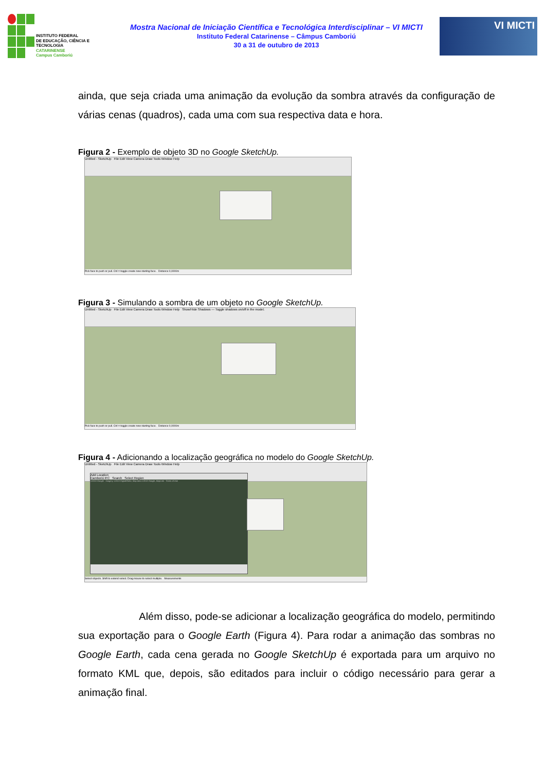INSTITUTO FEDERAL
DE EDUCAÇÃO, CIÊNCIA E TECNOLOGIA
CATARINENSE
Campus Camboriú
Mostra Nacional de Iniciação Científica e Tecnológica Interdisciplinar – VI MICTI
Instituto Federal Catarinense – Câmpus Camboriú
30 a 31 de outubro de 2013
VI MICTI
ainda, que seja criada uma animação da evolução da sombra através da configuração de várias cenas (quadros), cada uma com sua respectiva data e hora.
Figura 2 - Exemplo de objeto 3D no Google SketchUp.
Untitled - SketchUp File Edit View Camera Draw Tools Window Help
Pick face to push or pull. Ctrl = toggle create new starting face. Distance 0,0000m
Figura 3 - Simulando a sombra de um objeto no Google SketchUp.
Untitled - SketchUp File Edit View Camera Draw Tools Window Help Show/Hide Shadows — Toggle shadows on/off in the model.
Pick face to push or pull. Ctrl = toggle create new starting face. Distance 0,0000m
Figura 4 - Adicionando a localização geográfica no modelo do Google SketchUp.
Untitled - SketchUp File Edit View Camera Draw Tools Window Help
Add Location
Camboriú IFC Search Select Region
©2013 Google - Imagery ©2013 DigitalGlobe, Map data ©2013 Google, MapLink - Terms of Use
Select objects. Shift to extend select. Drag mouse to select multiple. Measurements
Além disso, pode-se adicionar a localização geográfica do modelo, permitindo sua exportação para o Google Earth (Figura 4). Para rodar a animação das sombras no Google Earth, cada cena gerada no Google SketchUp é exportada para um arquivo no formato KML que, depois, são editados para incluir o código necessário para gerar a animação final.